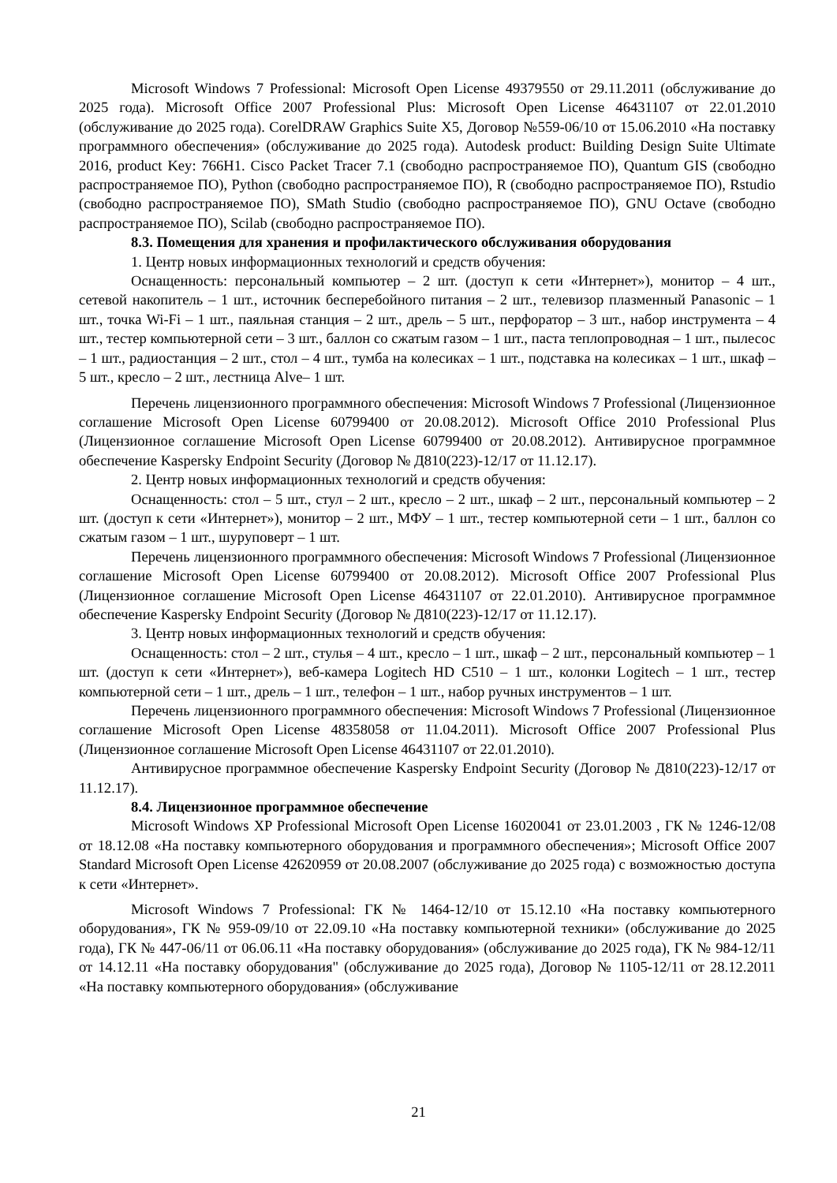Microsoft Windows 7 Professional: Microsoft Open License 49379550 от 29.11.2011 (обслуживание до 2025 года). Microsoft Office 2007 Professional Plus: Microsoft Open License 46431107 от 22.01.2010 (обслуживание до 2025 года). CorelDRAW Graphics Suite X5, Договор №559-06/10 от 15.06.2010 «На поставку программного обеспечения» (обслуживание до 2025 года). Autodesk product: Building Design Suite Ultimate 2016, product Key: 766H1. Cisco Packet Tracer 7.1 (свободно распространяемое ПО), Quantum GIS (свободно распространяемое ПО), Python (свободно распространяемое ПО), R (свободно распространяемое ПО), Rstudio (свободно распространяемое ПО), SMath Studio (свободно распространяемое ПО), GNU Octave (свободно распространяемое ПО), Scilab (свободно распространяемое ПО).
8.3. Помещения для хранения и профилактического обслуживания оборудования
1. Центр новых информационных технологий и средств обучения:
Оснащенность: персональный компьютер – 2 шт. (доступ к сети «Интернет»), монитор – 4 шт., сетевой накопитель – 1 шт., источник бесперебойного питания – 2 шт., телевизор плазменный Panasonic – 1 шт., точка Wi-Fi – 1 шт., паяльная станция – 2 шт., дрель – 5 шт., перфоратор – 3 шт., набор инструмента – 4 шт., тестер компьютерной сети – 3 шт., баллон со сжатым газом – 1 шт., паста теплопроводная – 1 шт., пылесос – 1 шт., радиостанция – 2 шт., стол – 4 шт., тумба на колесиках – 1 шт., подставка на колесиках – 1 шт., шкаф – 5 шт., кресло – 2 шт., лестница Alve– 1 шт.
Перечень лицензионного программного обеспечения: Microsoft Windows 7 Professional (Лицензионное соглашение Microsoft Open License 60799400 от 20.08.2012). Microsoft Office 2010 Professional Plus (Лицензионное соглашение Microsoft Open License 60799400 от 20.08.2012). Антивирусное программное обеспечение Kaspersky Endpoint Security (Договор № Д810(223)-12/17 от 11.12.17).
2. Центр новых информационных технологий и средств обучения:
Оснащенность: стол – 5 шт., стул – 2 шт., кресло – 2 шт., шкаф – 2 шт., персональный компьютер – 2 шт. (доступ к сети «Интернет»), монитор – 2 шт., МФУ – 1 шт., тестер компьютерной сети – 1 шт., баллон со сжатым газом – 1 шт., шуруповерт – 1 шт.
Перечень лицензионного программного обеспечения: Microsoft Windows 7 Professional (Лицензионное соглашение Microsoft Open License 60799400 от 20.08.2012). Microsoft Office 2007 Professional Plus (Лицензионное соглашение Microsoft Open License 46431107 от 22.01.2010). Антивирусное программное обеспечение Kaspersky Endpoint Security (Договор № Д810(223)-12/17 от 11.12.17).
3. Центр новых информационных технологий и средств обучения:
Оснащенность: стол – 2 шт., стулья – 4 шт., кресло – 1 шт., шкаф – 2 шт., персональный компьютер – 1 шт. (доступ к сети «Интернет»), веб-камера Logitech HD C510 – 1 шт., колонки Logitech – 1 шт., тестер компьютерной сети – 1 шт., дрель – 1 шт., телефон – 1 шт., набор ручных инструментов – 1 шт.
Перечень лицензионного программного обеспечения: Microsoft Windows 7 Professional (Лицензионное соглашение Microsoft Open License 48358058 от 11.04.2011). Microsoft Office 2007 Professional Plus (Лицензионное соглашение Microsoft Open License 46431107 от 22.01.2010).
Антивирусное программное обеспечение Kaspersky Endpoint Security (Договор № Д810(223)-12/17 от 11.12.17).
8.4. Лицензионное программное обеспечение
Microsoft Windows XP Professional Microsoft Open License 16020041 от 23.01.2003 , ГК № 1246-12/08 от 18.12.08 «На поставку компьютерного оборудования и программного обеспечения»; Microsoft Office 2007 Standard Microsoft Open License 42620959 от 20.08.2007 (обслуживание до 2025 года) с возможностью доступа к сети «Интернет».
Microsoft Windows 7 Professional: ГК № 1464-12/10 от 15.12.10 «На поставку компьютерного оборудования», ГК № 959-09/10 от 22.09.10 «На поставку компьютерной техники» (обслуживание до 2025 года), ГК № 447-06/11 от 06.06.11 «На поставку оборудования» (обслуживание до 2025 года), ГК № 984-12/11 от 14.12.11 «На поставку оборудования" (обслуживание до 2025 года), Договор № 1105-12/11 от 28.12.2011 «На поставку компьютерного оборудования» (обслуживание
21